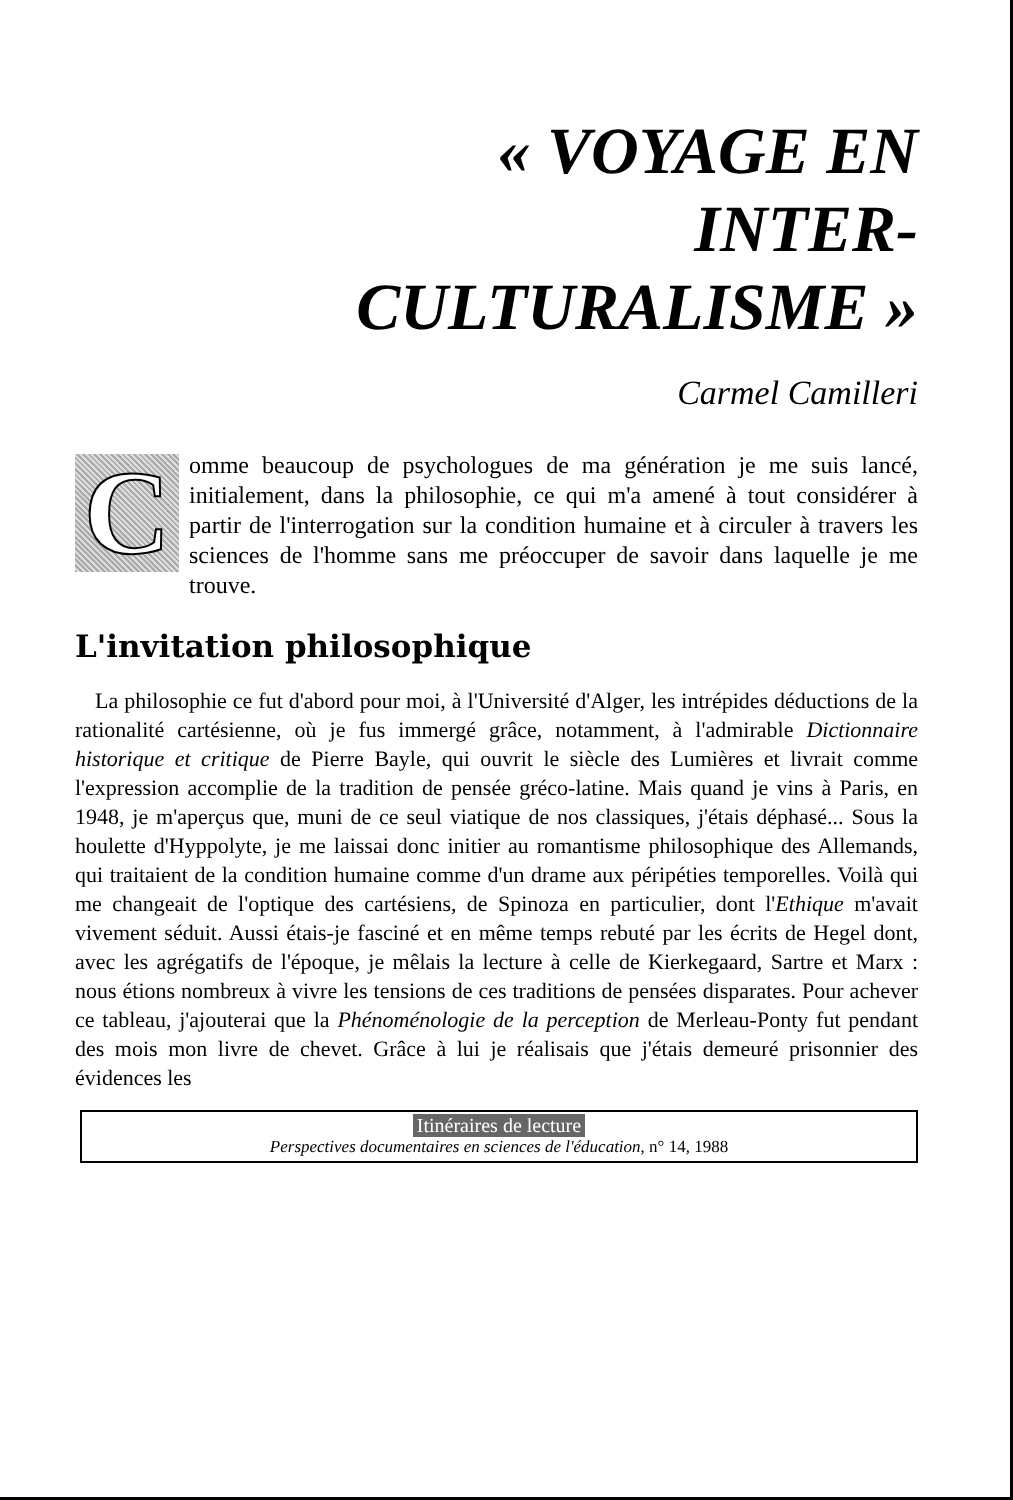« VOYAGE EN
INTER-
CULTURALISME »
Carmel Camilleri
Comme beaucoup de psychologues de ma génération je me suis lancé, initialement, dans la philosophie, ce qui m'a amené à tout considérer à partir de l'interrogation sur la condition humaine et à circuler à travers les sciences de l'homme sans me préoccuper de savoir dans laquelle je me trouve.
L'invitation philosophique
La philosophie ce fut d'abord pour moi, à l'Université d'Alger, les intrépides déductions de la rationalité cartésienne, où je fus immergé grâce, notamment, à l'admirable Dictionnaire historique et critique de Pierre Bayle, qui ouvrit le siècle des Lumières et livrait comme l'expression accomplie de la tradition de pensée gréco-latine. Mais quand je vins à Paris, en 1948, je m'aperçus que, muni de ce seul viatique de nos classiques, j'étais déphasé... Sous la houlette d'Hyppolyte, je me laissai donc initier au romantisme philosophique des Allemands, qui traitaient de la condition humaine comme d'un drame aux péripéties temporelles. Voilà qui me changeait de l'optique des cartésiens, de Spinoza en particulier, dont l'Ethique m'avait vivement séduit. Aussi étais-je fasciné et en même temps rebuté par les écrits de Hegel dont, avec les agrégatifs de l'époque, je mêlais la lecture à celle de Kierkegaard, Sartre et Marx : nous étions nombreux à vivre les tensions de ces traditions de pensées disparates. Pour achever ce tableau, j'ajouterai que la Phénoménologie de la perception de Merleau-Ponty fut pendant des mois mon livre de chevet. Grâce à lui je réalisais que j'étais demeuré prisonnier des évidences les
Itinéraires de lecture
Perspectives documentaires en sciences de l'éducation, n° 14, 1988